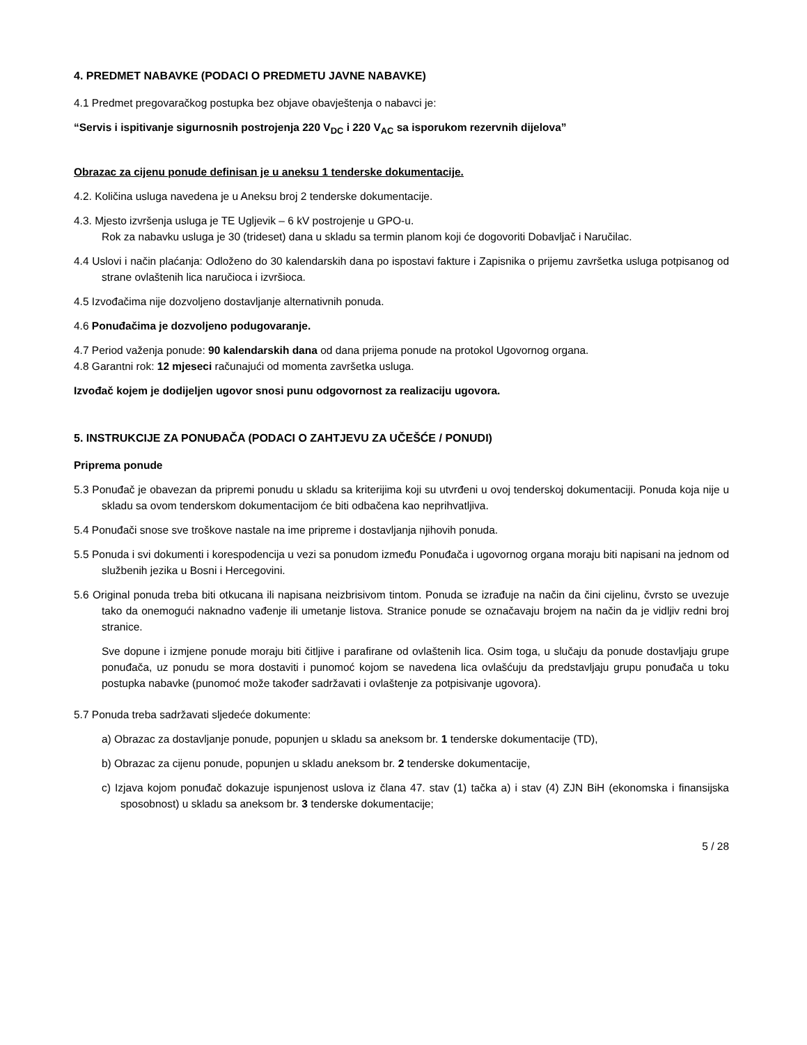4. PREDMET NABAVKE (PODACI O PREDMETU JAVNE NABAVKE)
4.1 Predmet pregovaračkog postupka bez objave obavještenja o nabavci je:
“Servis i ispitivanje sigurnosnih postrojenja 220 V<sub>DC</sub> i 220 V<sub>AC</sub> sa isporukom rezervnih dijelova”
Obrazac za cijenu ponude definisan je u aneksu 1 tenderske dokumentacije.
4.2. Količina usluga navedena je u Aneksu broj 2 tenderske dokumentacije.
4.3. Mjesto izvršenja usluga je TE Ugljevik – 6 kV postrojenje u GPO-u.
Rok za nabavku usluga je 30 (trideset) dana u skladu sa termin planom koji će dogovoriti Dobavljač i Naručilac.
4.4 Uslovi i način plaćanja: Odloženo do 30 kalendarskih dana po ispostavi fakture i Zapisnika o prijemu završetka usluga potpisanog od strane ovlaštenih lica naručioca i izvršioca.
4.5 Izvođačima nije dozvoljeno dostavljanje alternativnih ponuda.
4.6 Ponuđačima je dozvoljeno podugovaranje.
4.7 Period važenja ponude: 90 kalendarskih dana od dana prijema ponude na protokol Ugovornog organa.
4.8 Garantni rok: 12 mjeseci računajući od momenta završetka usluga.
Izvođač kojem je dodijeljen ugovor snosi punu odgovornost za realizaciju ugovora.
5. INSTRUKCIJE ZA PONUĐAČA (PODACI O ZAHTJEVU ZA UČEŠĆE / PONUDI)
Priprema ponude
5.3 Ponuđač je obavezan da pripremi ponudu u skladu sa kriterijima koji su utvrđeni u ovoj tenderskoj dokumentaciji. Ponuda koja nije u skladu sa ovom tenderskom dokumentacijom će biti odbačena kao neprihvatljiva.
5.4 Ponuđači snose sve troškove nastale na ime pripreme i dostavljanja njihovih ponuda.
5.5 Ponuda i svi dokumenti i korespodencija u vezi sa ponudom između Ponuđača i ugovornog organa moraju biti napisani na jednom od službenih jezika u Bosni i Hercegovini.
5.6 Original ponuda treba biti otkucana ili napisana neizbrisivom tintom. Ponuda se izrađuje na način da čini cijelinu, čvrsto se uvezuje tako da onemogući naknadno vađenje ili umetanje listova. Stranice ponude se označavaju brojem na način da je vidljiv redni broj stranice.
Sve dopune i izmjene ponude moraju biti čitljive i parafirane od ovlaštenih lica. Osim toga, u slučaju da ponude dostavljaju grupe ponuđača, uz ponudu se mora dostaviti i punomoć kojom se navedena lica ovlašćuju da predstavljaju grupu ponuđača u toku postupka nabavke (punomoć može također sadržavati i ovlaštenje za potpisivanje ugovora).
5.7 Ponuda treba sadržavati sljedeće dokumente:
a) Obrazac za dostavljanje ponude, popunjen u skladu sa aneksom br. 1 tenderske dokumentacije (TD),
b) Obrazac za cijenu ponude, popunjen u skladu aneksom br. 2 tenderske dokumentacije,
c) Izjava kojom ponuđač dokazuje ispunjenost uslova iz člana 47. stav (1) tačka a) i stav (4) ZJN BiH (ekonomska i finansijska sposobnost) u skladu sa aneksom br. 3 tenderske dokumentacije;
5 / 28